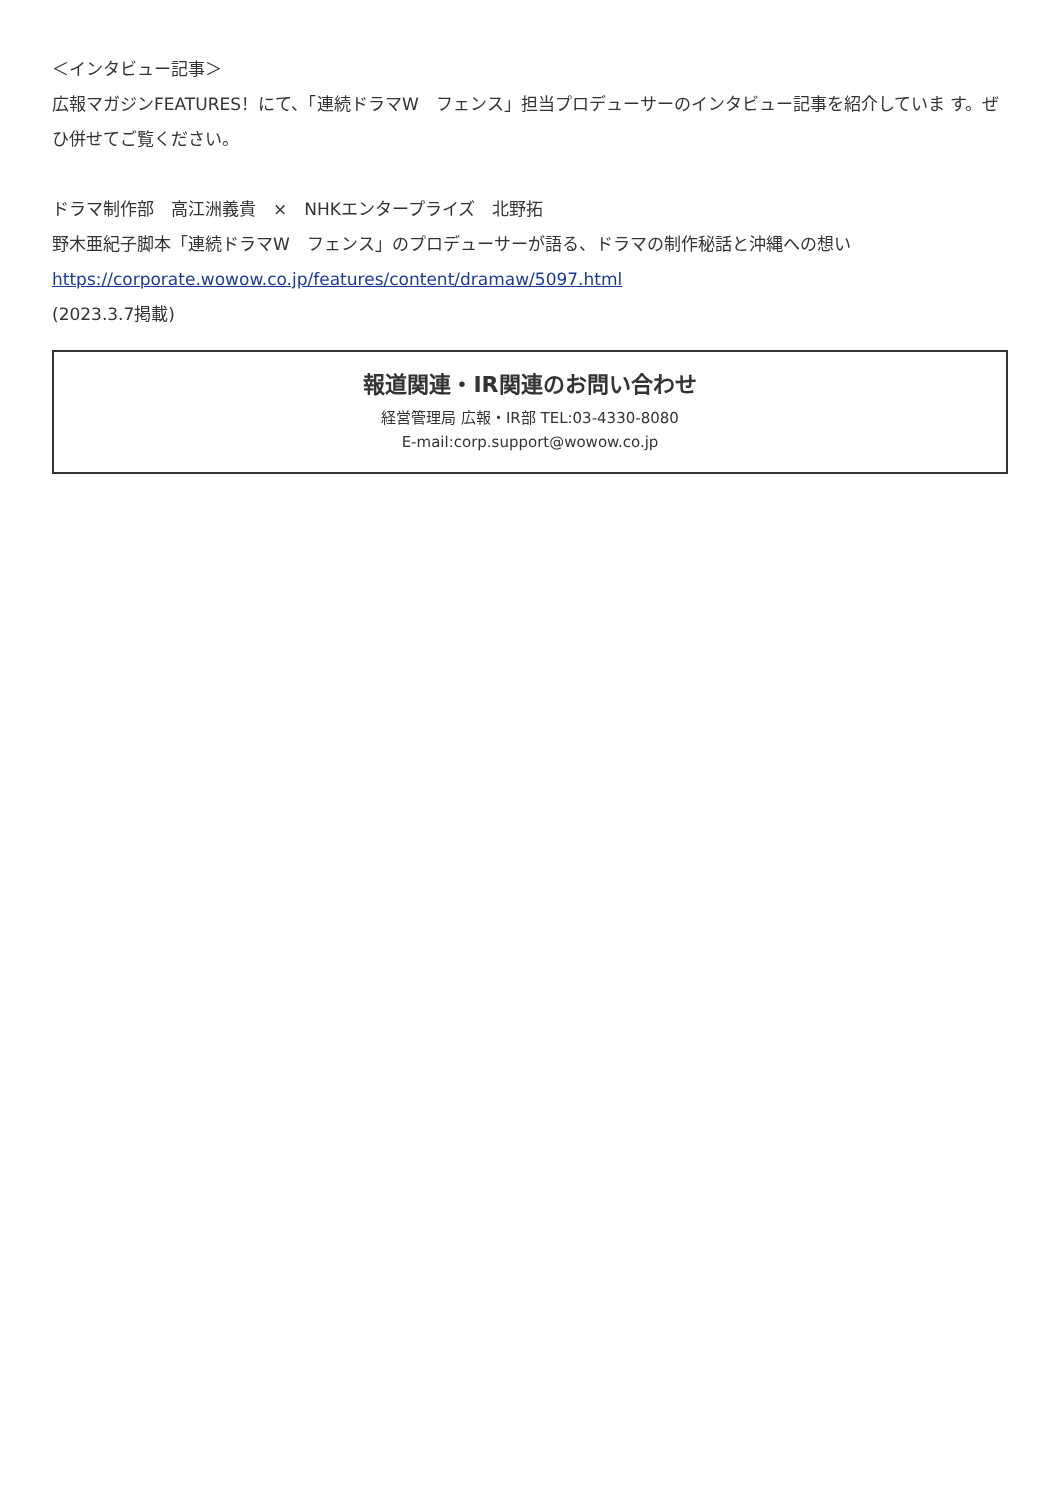＜インタビュー記事＞
広報マガジンFEATURES！にて、「連続ドラマW　フェンス」担当プロデューサーのインタビュー記事を紹介していま す。ぜひ併せてご覧ください。
ドラマ制作部　高江洲義貴　×　NHKエンタープライズ　北野拓
野木亜紀子脚本「連続ドラマW　フェンス」のプロデューサーが語る、ドラマの制作秘話と沖縄への想い
https://corporate.wowow.co.jp/features/content/dramaw/5097.html
(2023.3.7掲載)
報道関連・IR関連のお問い合わせ
経営管理局 広報・IR部 TEL:03-4330-8080
E-mail:corp.support@wowow.co.jp